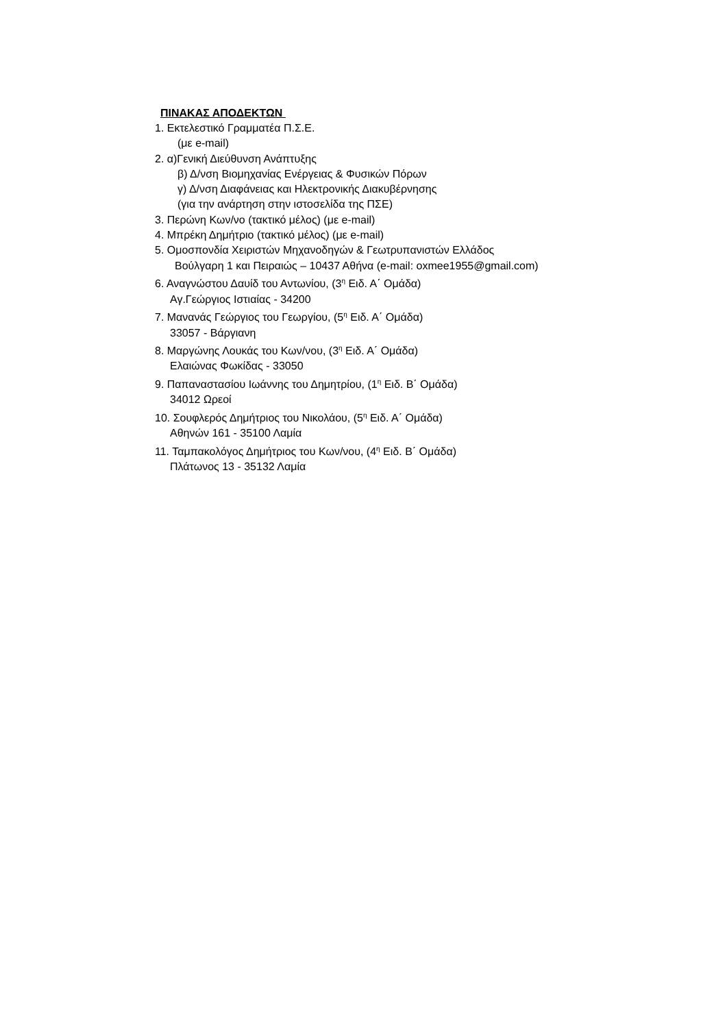ΠΙΝΑΚΑΣ ΑΠΟΔΕΚΤΩΝ
1. Εκτελεστικό Γραμματέα Π.Σ.Ε.
(με e-mail)
2. α)Γενική Διεύθυνση Ανάπτυξης
β) Δ/νση Βιομηχανίας Ενέργειας & Φυσικών Πόρων
γ) Δ/νση Διαφάνειας και Ηλεκτρονικής Διακυβέρνησης
(για την ανάρτηση στην ιστοσελίδα της ΠΣΕ)
3. Περώνη Κων/νο (τακτικό μέλος) (με e-mail)
4. Μπρέκη Δημήτριο (τακτικό μέλος) (με e-mail)
5. Ομοσπονδία Χειριστών Μηχανοδηγών & Γεωτρυπανιστών Ελλάδος
Βούλγαρη 1 και Πειραιώς – 10437 Αθήνα (e-mail: oxmee1955@gmail.com)
6. Αναγνώστου Δαυίδ του Αντωνίου, (3<sup>η</sup> Ειδ. Α΄ Ομάδα)
Αγ.Γεώργιος Ιστιαίας - 34200
7. Μανανάς Γεώργιος του Γεωργίου, (5<sup>η</sup> Ειδ. Α΄ Ομάδα)
33057 - Βάργιανη
8. Μαργώνης Λουκάς του Κων/νου, (3<sup>η</sup> Ειδ. Α΄ Ομάδα)
Ελαιώνας Φωκίδας - 33050
9. Παπαναστασίου Ιωάννης του Δημητρίου, (1<sup>η</sup> Ειδ. Β΄ Ομάδα)
34012 Ωρεοί
10. Σουφλερός Δημήτριος του Νικολάου, (5<sup>η</sup> Ειδ. Α΄ Ομάδα)
Αθηνών 161 - 35100 Λαμία
11. Ταμπακολόγος Δημήτριος του Κων/νου, (4<sup>η</sup> Ειδ. Β΄ Ομάδα)
Πλάτωνος 13 - 35132 Λαμία